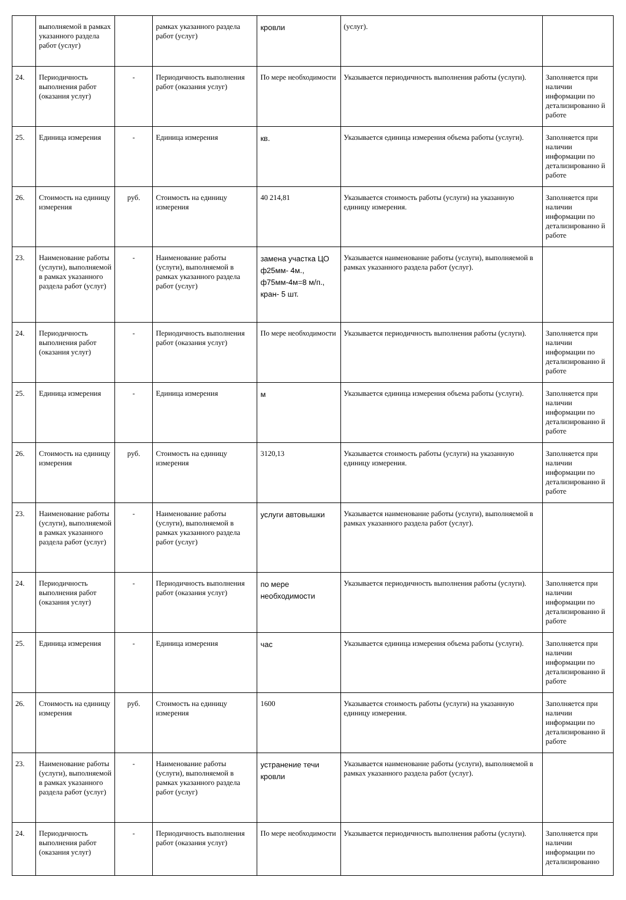| | выполняемой в рамках указанного раздела работ (услуг) | | рамках указанного раздела работ (услуг) | кровли | (услуг). | |
| 24. | Периодичность выполнения работ (оказания услуг) | - | Периодичность выполнения работ (оказания услуг) | По мере необходимости | Указывается периодичность выполнения работы (услуги). | Заполняется при наличии информации по детализированно й работе |
| 25. | Единица измерения | - | Единица измерения | кв. | Указывается единица измерения объема работы (услуги). | Заполняется при наличии информации по детализированно й работе |
| 26. | Стоимость на единицу измерения | руб. | Стоимость на единицу измерения | 40 214,81 | Указывается стоимость работы (услуги) на указанную единицу измерения. | Заполняется при наличии информации по детализированно й работе |
| 23. | Наименование работы (услуги), выполняемой в рамках указанного раздела работ (услуг) | - | Наименование работы (услуги), выполняемой в рамках указанного раздела работ (услуг) | замена участка ЦО ф25мм- 4м., ф75мм-4м=8 м/п., кран- 5 шт. | Указывается наименование работы (услуги), выполняемой в рамках указанного раздела работ (услуг). | |
| 24. | Периодичность выполнения работ (оказания услуг) | - | Периодичность выполнения работ (оказания услуг) | По мере необходимости | Указывается периодичность выполнения работы (услуги). | Заполняется при наличии информации по детализированно й работе |
| 25. | Единица измерения | - | Единица измерения | м | Указывается единица измерения объема работы (услуги). | Заполняется при наличии информации по детализированно й работе |
| 26. | Стоимость на единицу измерения | руб. | Стоимость на единицу измерения | 3120,13 | Указывается стоимость работы (услуги) на указанную единицу измерения. | Заполняется при наличии информации по детализированно й работе |
| 23. | Наименование работы (услуги), выполняемой в рамках указанного раздела работ (услуг) | - | Наименование работы (услуги), выполняемой в рамках указанного раздела работ (услуг) | услуги автовышки | Указывается наименование работы (услуги), выполняемой в рамках указанного раздела работ (услуг). | |
| 24. | Периодичность выполнения работ (оказания услуг) | - | Периодичность выполнения работ (оказания услуг) | по мере необходимости | Указывается периодичность выполнения работы (услуги). | Заполняется при наличии информации по детализированно й работе |
| 25. | Единица измерения | - | Единица измерения | час | Указывается единица измерения объема работы (услуги). | Заполняется при наличии информации по детализированно й работе |
| 26. | Стоимость на единицу измерения | руб. | Стоимость на единицу измерения | 1600 | Указывается стоимость работы (услуги) на указанную единицу измерения. | Заполняется при наличии информации по детализированно й работе |
| 23. | Наименование работы (услуги), выполняемой в рамках указанного раздела работ (услуг) | - | Наименование работы (услуги), выполняемой в рамках указанного раздела работ (услуг) | устранение течи кровли | Указывается наименование работы (услуги), выполняемой в рамках указанного раздела работ (услуг). | |
| 24. | Периодичность выполнения работ (оказания услуг) | - | Периодичность выполнения работ (оказания услуг) | По мере необходимости | Указывается периодичность выполнения работы (услуги). | Заполняется при наличии информации по детализированно |